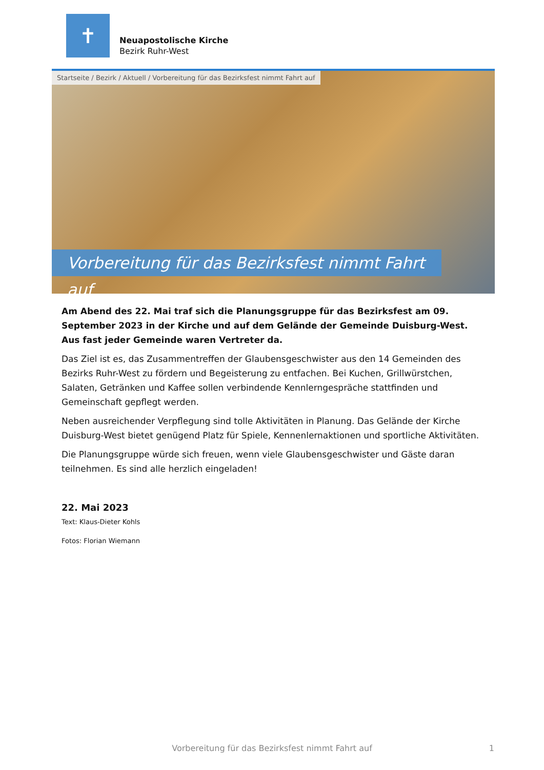✝
Neuapostolische Kirche
Bezirk Ruhr-West
Startseite / Bezirk / Aktuell / Vorbereitung für das Bezirksfest nimmt Fahrt auf
Vorbereitung für das Bezirksfest nimmt Fahrt auf
Am Abend des 22. Mai traf sich die Planungsgruppe für das Bezirksfest am 09. September 2023 in der Kirche und auf dem Gelände der Gemeinde Duisburg-West. Aus fast jeder Gemeinde waren Vertreter da.
Das Ziel ist es, das Zusammentreffen der Glaubensgeschwister aus den 14 Gemeinden des Bezirks Ruhr-West zu fördern und Begeisterung zu entfachen. Bei Kuchen, Grillwürstchen, Salaten, Getränken und Kaffee sollen verbindende Kennlerngespräche stattfinden und Gemeinschaft gepflegt werden.
Neben ausreichender Verpflegung sind tolle Aktivitäten in Planung. Das Gelände der Kirche Duisburg-West bietet genügend Platz für Spiele, Kennenlernaktionen und sportliche Aktivitäten.
Die Planungsgruppe würde sich freuen, wenn viele Glaubensgeschwister und Gäste daran teilnehmen. Es sind alle herzlich eingeladen!
22. Mai 2023
Text: Klaus-Dieter Kohls
Fotos: Florian Wiemann
Vorbereitung für das Bezirksfest nimmt Fahrt auf 1